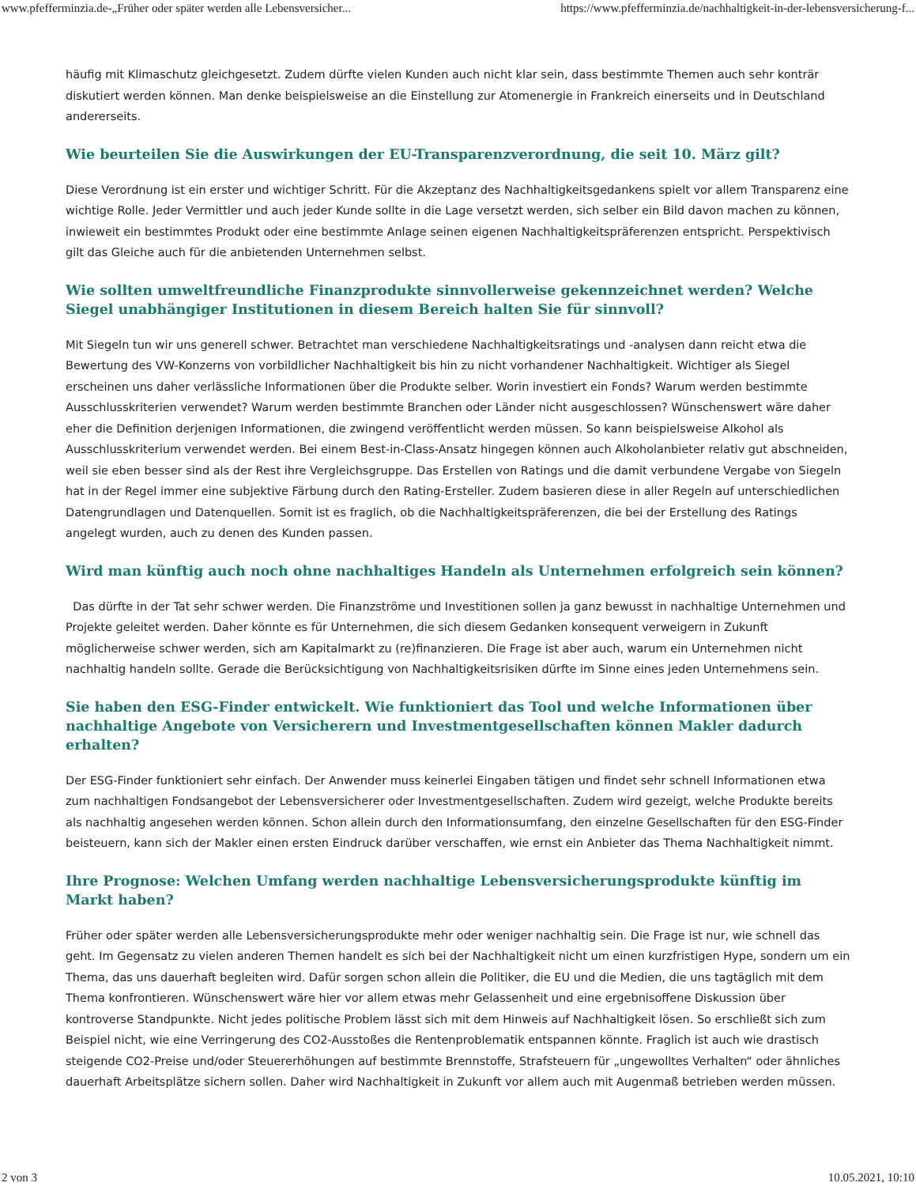www.pfefferminzia.de-„Früher oder später werden alle Lebensversicher... https://www.pfefferminzia.de/nachhaltigkeit-in-der-lebensversicherung-f...
häufig mit Klimaschutz gleichgesetzt. Zudem dürfte vielen Kunden auch nicht klar sein, dass bestimmte Themen auch sehr konträr diskutiert werden können. Man denke beispielsweise an die Einstellung zur Atomenergie in Frankreich einerseits und in Deutschland andererseits.
Wie beurteilen Sie die Auswirkungen der EU-Transparenzverordnung, die seit 10. März gilt?
Diese Verordnung ist ein erster und wichtiger Schritt. Für die Akzeptanz des Nachhaltigkeitsgedankens spielt vor allem Transparenz eine wichtige Rolle. Jeder Vermittler und auch jeder Kunde sollte in die Lage versetzt werden, sich selber ein Bild davon machen zu können, inwieweit ein bestimmtes Produkt oder eine bestimmte Anlage seinen eigenen Nachhaltigkeitspräferenzen entspricht. Perspektivisch gilt das Gleiche auch für die anbietenden Unternehmen selbst.
Wie sollten umweltfreundliche Finanzprodukte sinnvollerweise gekennzeichnet werden? Welche Siegel unabhängiger Institutionen in diesem Bereich halten Sie für sinnvoll?
Mit Siegeln tun wir uns generell schwer. Betrachtet man verschiedene Nachhaltigkeitsratings und -analysen dann reicht etwa die Bewertung des VW-Konzerns von vorbildlicher Nachhaltigkeit bis hin zu nicht vorhandener Nachhaltigkeit. Wichtiger als Siegel erscheinen uns daher verlässliche Informationen über die Produkte selber. Worin investiert ein Fonds? Warum werden bestimmte Ausschlusskriterien verwendet? Warum werden bestimmte Branchen oder Länder nicht ausgeschlossen? Wünschenswert wäre daher eher die Definition derjenigen Informationen, die zwingend veröffentlicht werden müssen. So kann beispielsweise Alkohol als Ausschlusskriterium verwendet werden. Bei einem Best-in-Class-Ansatz hingegen können auch Alkoholanbieter relativ gut abschneiden, weil sie eben besser sind als der Rest ihre Vergleichsgruppe. Das Erstellen von Ratings und die damit verbundene Vergabe von Siegeln hat in der Regel immer eine subjektive Färbung durch den Rating-Ersteller. Zudem basieren diese in aller Regeln auf unterschiedlichen Datengrundlagen und Datenquellen. Somit ist es fraglich, ob die Nachhaltigkeitspräferenzen, die bei der Erstellung des Ratings angelegt wurden, auch zu denen des Kunden passen.
Wird man künftig auch noch ohne nachhaltiges Handeln als Unternehmen erfolgreich sein können?
Das dürfte in der Tat sehr schwer werden. Die Finanzströme und Investitionen sollen ja ganz bewusst in nachhaltige Unternehmen und Projekte geleitet werden. Daher könnte es für Unternehmen, die sich diesem Gedanken konsequent verweigern in Zukunft möglicherweise schwer werden, sich am Kapitalmarkt zu (re)finanzieren. Die Frage ist aber auch, warum ein Unternehmen nicht nachhaltig handeln sollte. Gerade die Berücksichtigung von Nachhaltigkeitsrisiken dürfte im Sinne eines jeden Unternehmens sein.
Sie haben den ESG-Finder entwickelt. Wie funktioniert das Tool und welche Informationen über nachhaltige Angebote von Versicherern und Investmentgesellschaften können Makler dadurch erhalten?
Der ESG-Finder funktioniert sehr einfach. Der Anwender muss keinerlei Eingaben tätigen und findet sehr schnell Informationen etwa zum nachhaltigen Fondsangebot der Lebensversicherer oder Investmentgesellschaften. Zudem wird gezeigt, welche Produkte bereits als nachhaltig angesehen werden können. Schon allein durch den Informationsumfang, den einzelne Gesellschaften für den ESG-Finder beisteuern, kann sich der Makler einen ersten Eindruck darüber verschaffen, wie ernst ein Anbieter das Thema Nachhaltigkeit nimmt.
Ihre Prognose: Welchen Umfang werden nachhaltige Lebensversicherungsprodukte künftig im Markt haben?
Früher oder später werden alle Lebensversicherungsprodukte mehr oder weniger nachhaltig sein. Die Frage ist nur, wie schnell das geht. Im Gegensatz zu vielen anderen Themen handelt es sich bei der Nachhaltigkeit nicht um einen kurzfristigen Hype, sondern um ein Thema, das uns dauerhaft begleiten wird. Dafür sorgen schon allein die Politiker, die EU und die Medien, die uns tagtäglich mit dem Thema konfrontieren. Wünschenswert wäre hier vor allem etwas mehr Gelassenheit und eine ergebnisoffene Diskussion über kontroverse Standpunkte. Nicht jedes politische Problem lässt sich mit dem Hinweis auf Nachhaltigkeit lösen. So erschließt sich zum Beispiel nicht, wie eine Verringerung des CO2-Ausstoßes die Rentenproblematik entspannen könnte. Fraglich ist auch wie drastisch steigende CO2-Preise und/oder Steuererhöhungen auf bestimmte Brennstoffe, Strafsteuern für „ungewolltes Verhalten“ oder ähnliches dauerhaft Arbeitsplätze sichern sollen. Daher wird Nachhaltigkeit in Zukunft vor allem auch mit Augenmaß betrieben werden müssen.
2 von 3 10.05.2021, 10:10